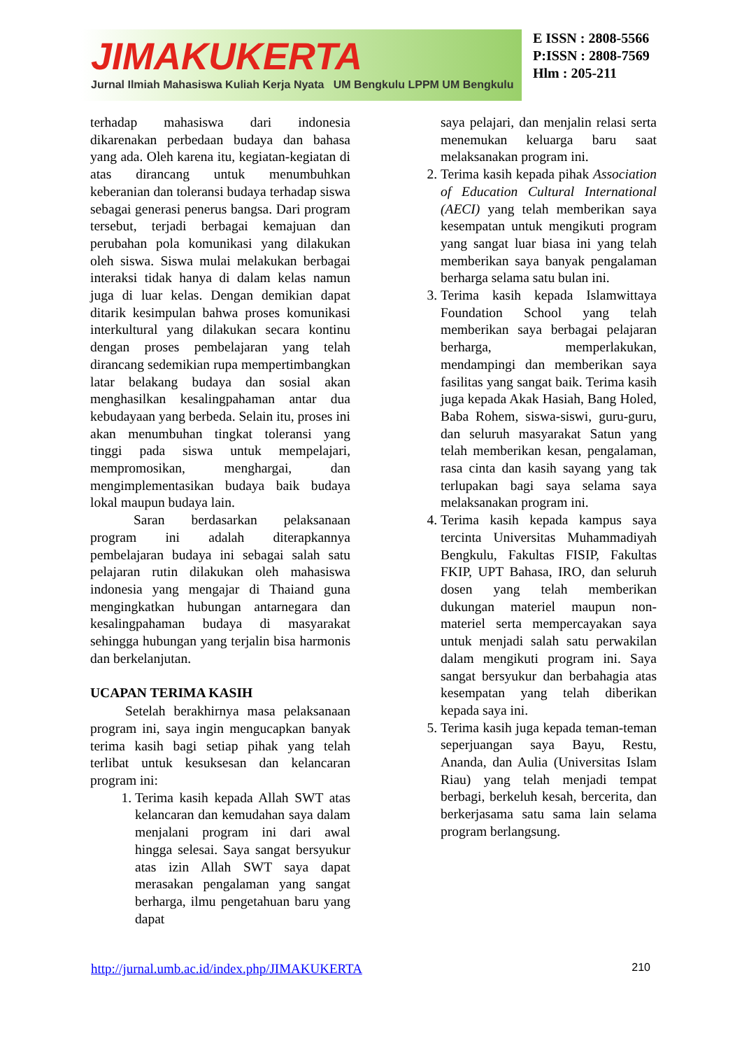JIMAKUKERTA
Jurnal Ilmiah Mahasiswa Kuliah Kerja Nyata UM Bengkulu LPPM UM Bengkulu
E ISSN : 2808-5566
P:ISSN : 2808-7569
Hlm : 205-211
terhadap mahasiswa dari indonesia dikarenakan perbedaan budaya dan bahasa yang ada. Oleh karena itu, kegiatan-kegiatan di atas dirancang untuk menumbuhkan keberanian dan toleransi budaya terhadap siswa sebagai generasi penerus bangsa. Dari program tersebut, terjadi berbagai kemajuan dan perubahan pola komunikasi yang dilakukan oleh siswa. Siswa mulai melakukan berbagai interaksi tidak hanya di dalam kelas namun juga di luar kelas. Dengan demikian dapat ditarik kesimpulan bahwa proses komunikasi interkultural yang dilakukan secara kontinu dengan proses pembelajaran yang telah dirancang sedemikian rupa mempertimbangkan latar belakang budaya dan sosial akan menghasilkan kesalingpahaman antar dua kebudayaan yang berbeda. Selain itu, proses ini akan menumbuhan tingkat toleransi yang tinggi pada siswa untuk mempelajari, mempromosikan, menghargai, dan mengimplementasikan budaya baik budaya lokal maupun budaya lain.
Saran berdasarkan pelaksanaan program ini adalah diterapkannya pembelajaran budaya ini sebagai salah satu pelajaran rutin dilakukan oleh mahasiswa indonesia yang mengajar di Thaiand guna mengingkatkan hubungan antarnegara dan kesalingpahaman budaya di masyarakat sehingga hubungan yang terjalin bisa harmonis dan berkelanjutan.
UCAPAN TERIMA KASIH
Setelah berakhirnya masa pelaksanaan program ini, saya ingin mengucapkan banyak terima kasih bagi setiap pihak yang telah terlibat untuk kesuksesan dan kelancaran program ini:
1. Terima kasih kepada Allah SWT atas kelancaran dan kemudahan saya dalam menjalani program ini dari awal hingga selesai. Saya sangat bersyukur atas izin Allah SWT saya dapat merasakan pengalaman yang sangat berharga, ilmu pengetahuan baru yang dapat
saya pelajari, dan menjalin relasi serta menemukan keluarga baru saat melaksanakan program ini.
2. Terima kasih kepada pihak Association of Education Cultural International (AECI) yang telah memberikan saya kesempatan untuk mengikuti program yang sangat luar biasa ini yang telah memberikan saya banyak pengalaman berharga selama satu bulan ini.
3. Terima kasih kepada Islamwittaya Foundation School yang telah memberikan saya berbagai pelajaran berharga, memperlakukan, mendampingi dan memberikan saya fasilitas yang sangat baik. Terima kasih juga kepada Akak Hasiah, Bang Holed, Baba Rohem, siswa-siswi, guru-guru, dan seluruh masyarakat Satun yang telah memberikan kesan, pengalaman, rasa cinta dan kasih sayang yang tak terlupakan bagi saya selama saya melaksanakan program ini.
4. Terima kasih kepada kampus saya tercinta Universitas Muhammadiyah Bengkulu, Fakultas FISIP, Fakultas FKIP, UPT Bahasa, IRO, dan seluruh dosen yang telah memberikan dukungan materiel maupun non-materiel serta mempercayakan saya untuk menjadi salah satu perwakilan dalam mengikuti program ini. Saya sangat bersyukur dan berbahagia atas kesempatan yang telah diberikan kepada saya ini.
5. Terima kasih juga kepada teman-teman seperjuangan saya Bayu, Restu, Ananda, dan Aulia (Universitas Islam Riau) yang telah menjadi tempat berbagi, berkeluh kesah, bercerita, dan berkerjasama satu sama lain selama program berlangsung.
http://jurnal.umb.ac.id/index.php/JIMAKUKERTA 210